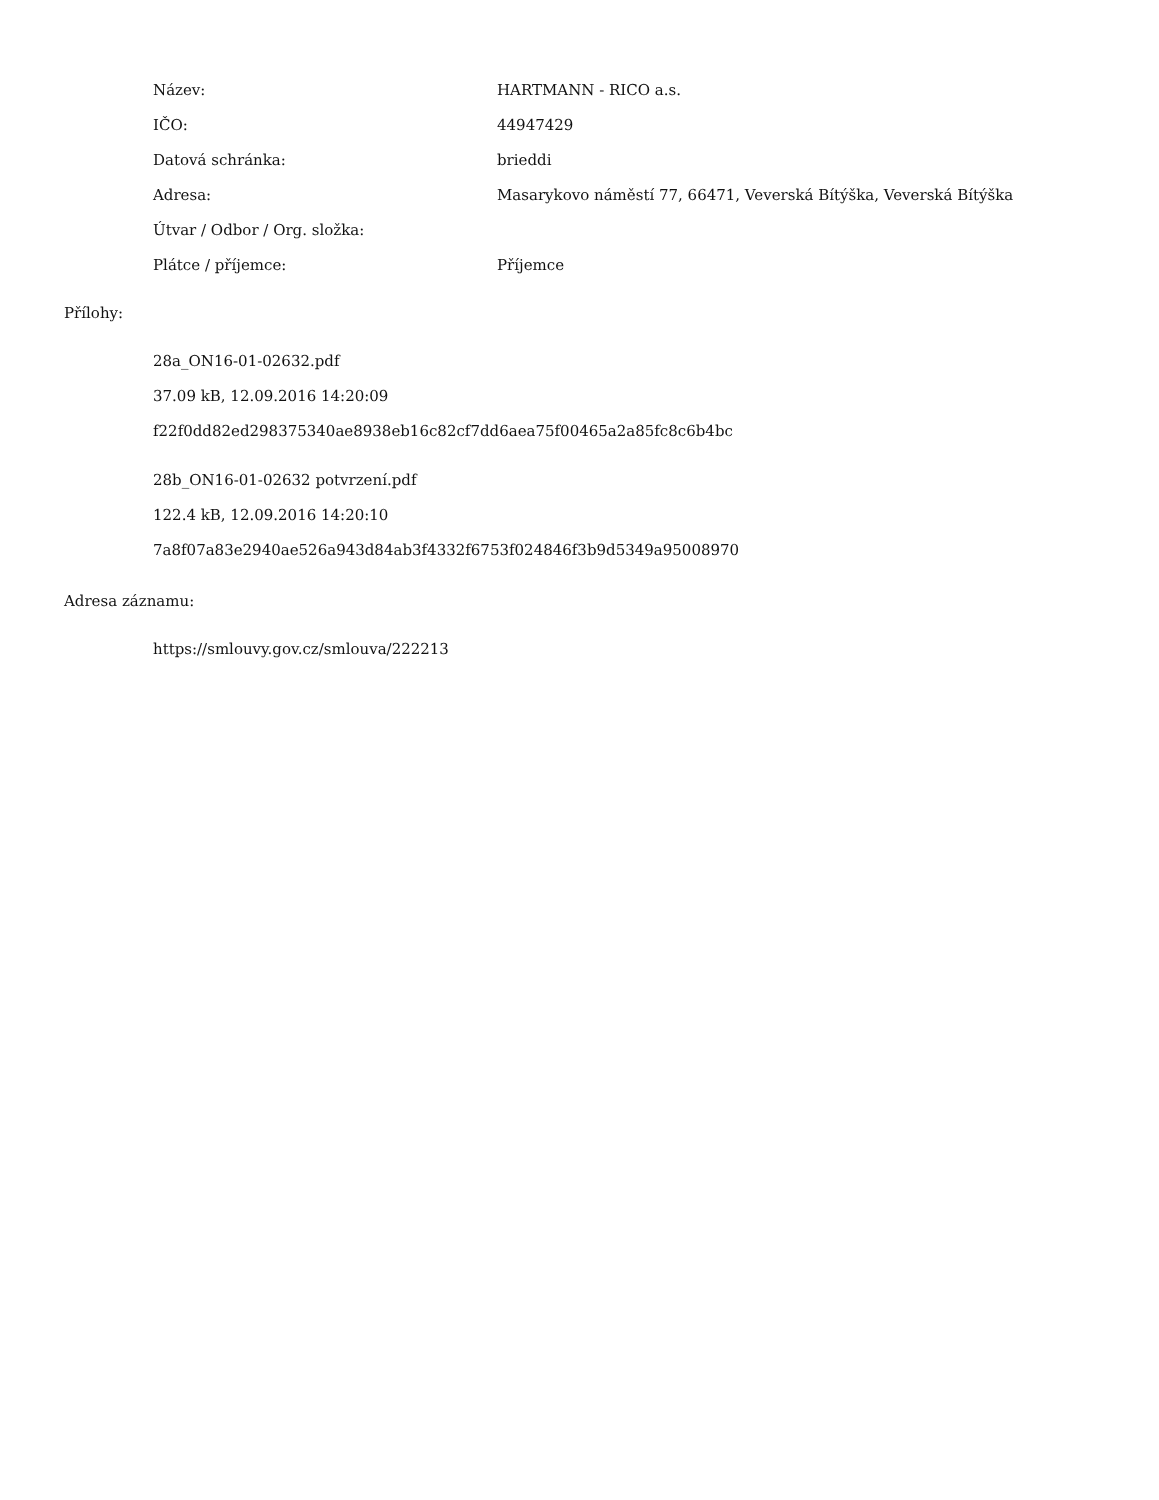| Název: | HARTMANN - RICO a.s. |
| IČO: | 44947429 |
| Datová schránka: | brieddi |
| Adresa: | Masarykovo náměstí 77, 66471, Veverská Bítýška, Veverská Bítýška |
| Útvar / Odbor / Org. složka: | |
| Plátce / příjemce: | Příjemce |
Přílohy:
28a_ON16-01-02632.pdf
37.09 kB, 12.09.2016 14:20:09
f22f0dd82ed298375340ae8938eb16c82cf7dd6aea75f00465a2a85fc8c6b4bc
28b_ON16-01-02632 potvrzení.pdf
122.4 kB, 12.09.2016 14:20:10
7a8f07a83e2940ae526a943d84ab3f4332f6753f024846f3b9d5349a95008970
Adresa záznamu:
https://smlouvy.gov.cz/smlouva/222213